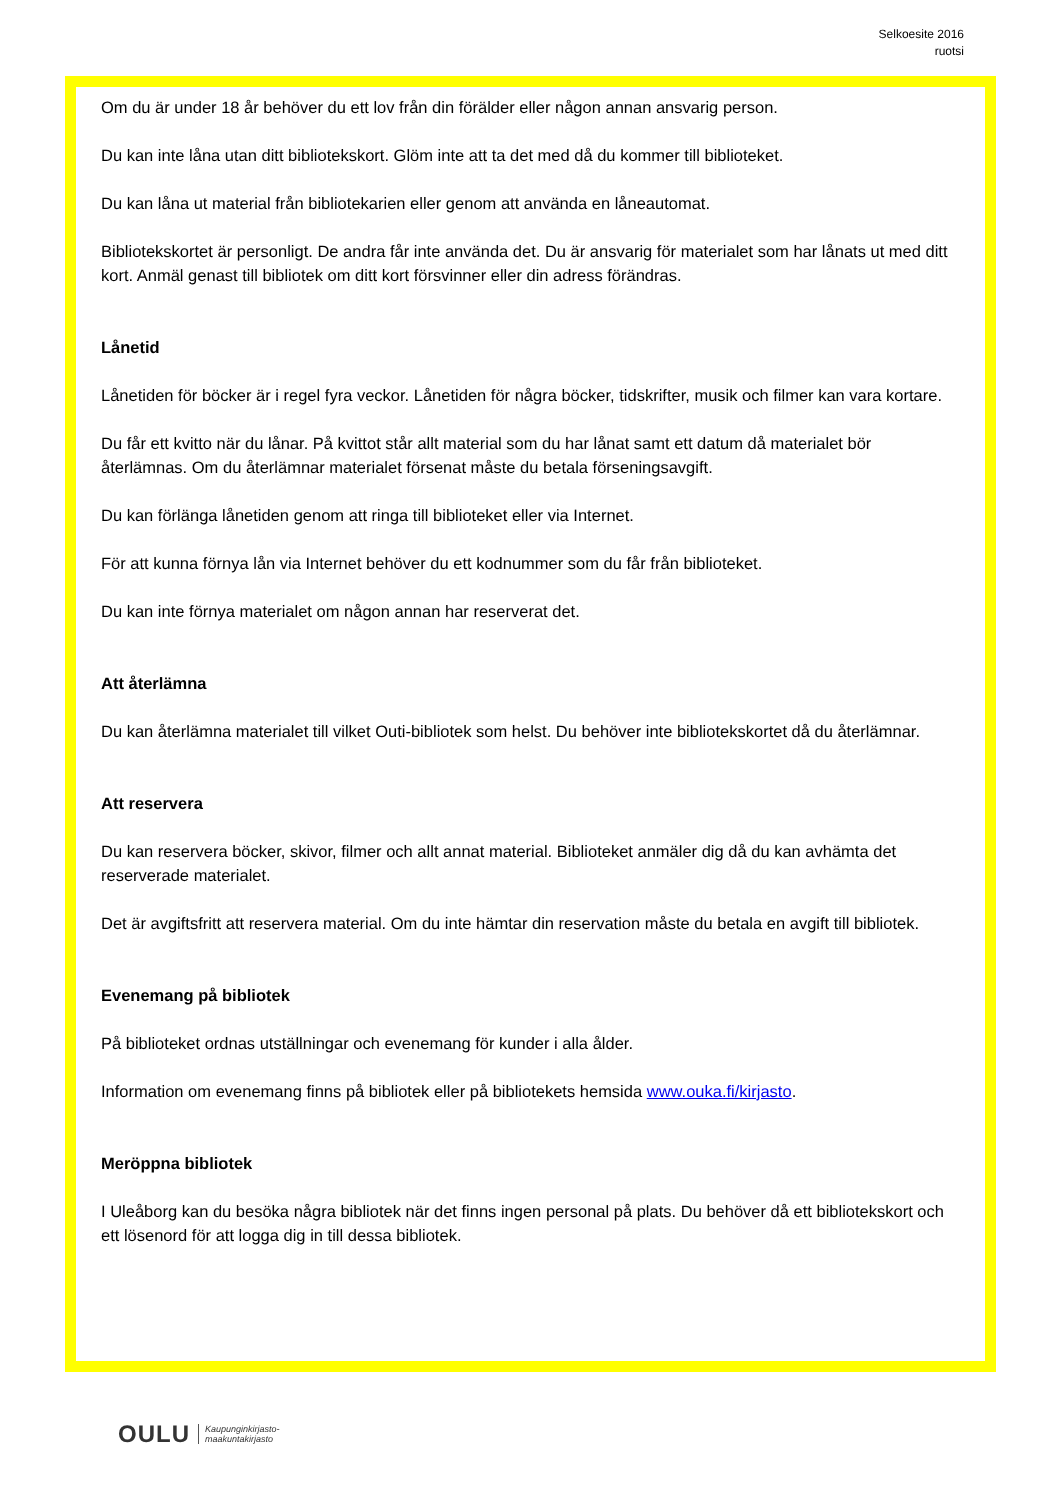Selkoesite 2016
ruotsi
Om du är under 18 år behöver du ett lov från din förälder eller någon annan ansvarig person.
Du kan inte låna utan ditt bibliotekskort. Glöm inte att ta det med då du kommer till biblioteket.
Du kan låna ut material från bibliotekarien eller genom att använda en låneautomat.
Bibliotekskortet är personligt. De andra får inte använda det. Du är ansvarig för materialet som har lånats ut med ditt kort. Anmäl genast till bibliotek om ditt kort försvinner eller din adress förändras.
Lånetid
Lånetiden för böcker är i regel fyra veckor. Lånetiden för några böcker, tidskrifter, musik och filmer kan vara kortare.
Du får ett kvitto när du lånar. På kvittot står allt material som du har lånat samt ett datum då materialet bör återlämnas. Om du återlämnar materialet försenat måste du betala förseningsavgift.
Du kan förlänga lånetiden genom att ringa till biblioteket eller via Internet.
För att kunna förnya lån via Internet behöver du ett kodnummer som du får från biblioteket.
Du kan inte förnya materialet om någon annan har reserverat det.
Att återlämna
Du kan återlämna materialet till vilket Outi-bibliotek som helst. Du behöver inte bibliotekskortet då du återlämnar.
Att reservera
Du kan reservera böcker, skivor, filmer och allt annat material. Biblioteket anmäler dig då du kan avhämta det reserverade materialet.
Det är avgiftsfritt att reservera material. Om du inte hämtar din reservation måste du betala en avgift till bibliotek.
Evenemang på bibliotek
På biblioteket ordnas utställningar och evenemang för kunder i alla ålder.
Information om evenemang finns på bibliotek eller på bibliotekets hemsida www.ouka.fi/kirjasto.
Meröppna bibliotek
I Uleåborg kan du besöka några bibliotek när det finns ingen personal på plats. Du behöver då ett bibliotekskort och ett lösenord för att logga dig in till dessa bibliotek.
OULU Kaupunginkirjasto-
maakuntakirjasto